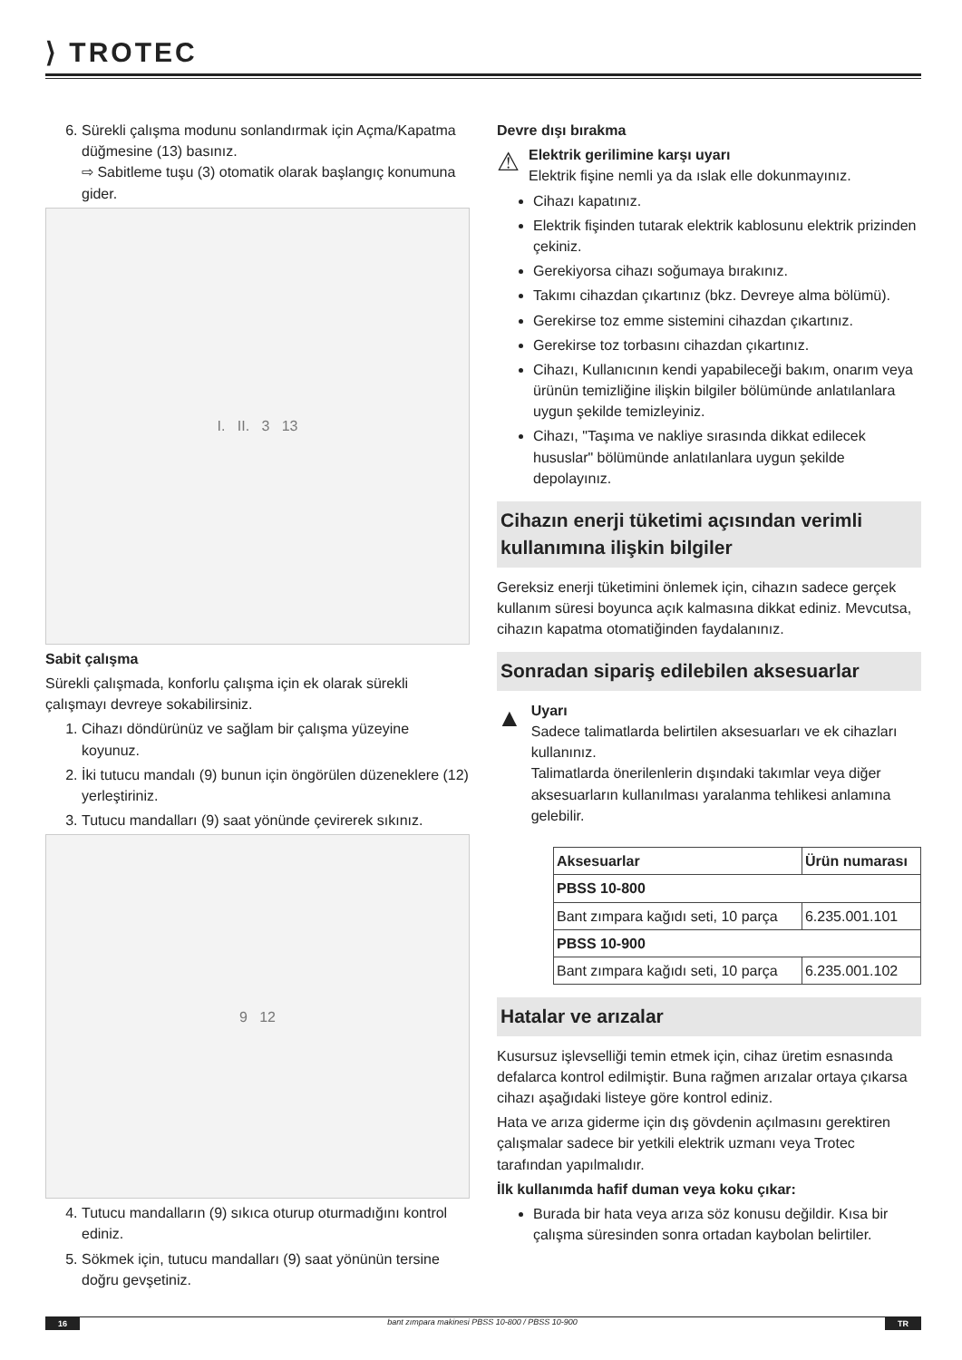⟩ TROTEC
6. Sürekli çalışma modunu sonlandırmak için Açma/Kapatma düğmesine (13) basınız.
⇨ Sabitleme tuşu (3) otomatik olarak başlangıç konumuna gider.
I. II. 3 13
Sabit çalışma
Sürekli çalışmada, konforlu çalışma için ek olarak sürekli çalışmayı devreye sokabilirsiniz.
1. Cihazı döndürünüz ve sağlam bir çalışma yüzeyine koyunuz.
2. İki tutucu mandalı (9) bunun için öngörülen düzeneklere (12) yerleştiriniz.
3. Tutucu mandalları (9) saat yönünde çevirerek sıkınız.
9 12
4. Tutucu mandalların (9) sıkıca oturup oturmadığını kontrol ediniz.
5. Sökmek için, tutucu mandalları (9) saat yönünün tersine doğru gevşetiniz.
Devre dışı bırakma
⚠
Elektrik gerilimine karşı uyarı
Elektrik fişine nemli ya da ıslak elle dokunmayınız.
Cihazı kapatınız.
Elektrik fişinden tutarak elektrik kablosunu elektrik prizinden çekiniz.
Gerekiyorsa cihazı soğumaya bırakınız.
Takımı cihazdan çıkartınız (bkz. Devreye alma bölümü).
Gerekirse toz emme sistemini cihazdan çıkartınız.
Gerekirse toz torbasını cihazdan çıkartınız.
Cihazı, Kullanıcının kendi yapabileceği bakım, onarım veya ürünün temizliğine ilişkin bilgiler bölümünde anlatılanlara uygun şekilde temizleyiniz.
Cihazı, "Taşıma ve nakliye sırasında dikkat edilecek hususlar" bölümünde anlatılanlara uygun şekilde depolayınız.
Cihazın enerji tüketimi açısından verimli kullanımına ilişkin bilgiler
Gereksiz enerji tüketimini önlemek için, cihazın sadece gerçek kullanım süresi boyunca açık kalmasına dikkat ediniz. Mevcutsa, cihazın kapatma otomatiğinden faydalanınız.
Sonradan sipariş edilebilen aksesuarlar
▲
Uyarı
Sadece talimatlarda belirtilen aksesuarları ve ek cihazları kullanınız.
Talimatlarda önerilenlerin dışındaki takımlar veya diğer aksesuarların kullanılması yaralanma tehlikesi anlamına gelebilir.
| Aksesuarlar | Ürün numarası |
| --- | --- |
| PBSS 10-800 | |
| Bant zımpara kağıdı seti, 10 parça | 6.235.001.101 |
| PBSS 10-900 | |
| Bant zımpara kağıdı seti, 10 parça | 6.235.001.102 |
Hatalar ve arızalar
Kusursuz işlevselliği temin etmek için, cihaz üretim esnasında defalarca kontrol edilmiştir. Buna rağmen arızalar ortaya çıkarsa cihazı aşağıdaki listeye göre kontrol ediniz.
Hata ve arıza giderme için dış gövdenin açılmasını gerektiren çalışmalar sadece bir yetkili elektrik uzmanı veya Trotec tarafından yapılmalıdır.
İlk kullanımda hafif duman veya koku çıkar:
Burada bir hata veya arıza söz konusu değildir. Kısa bir çalışma süresinden sonra ortadan kaybolan belirtiler.
16 bant zımpara makinesi PBSS 10-800 / PBSS 10-900 TR